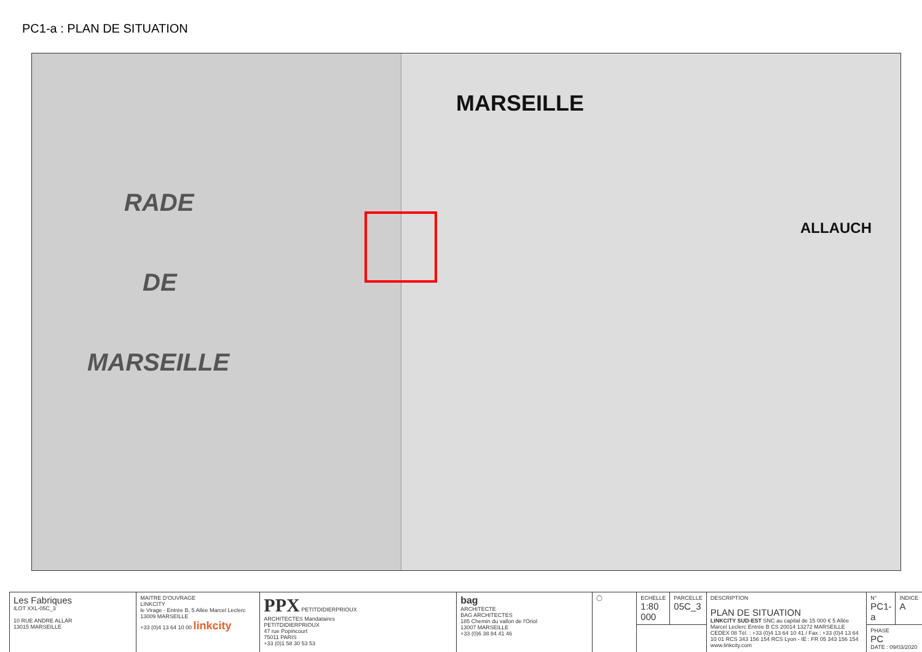PC1-a : PLAN DE SITUATION
RADE
DE
MARSEILLE
MARSEILLE
ALLAUCH
| Les Fabriques ILOT XXL-05C_3 10 RUE ANDRE ALLAR 13015 MARSEILLE | MAITRE D'OUVRAGE LINKCITY le Virage - Entrée B, 5 Allée Marcel Leclerc 13009 MARSEILLE +33 (0)4 13 64 10 00 linkcity | PPX PETITDIDIERPRIOUX ARCHITECTES Mandataires PETITDIDIERPRIOUX 47 rue Popincourt 75011 PARIS +33 (0)1 58 30 53 53 | bag ARCHITECTE BAG ARCHITECTES 185 Chemin du vallon de l'Oriol 13007 MARSEILLE +33 (0)6 38 84 41 46 | ◯ | ECHELLE 1:80 000 | PARCELLE 05C_3 | DESCRIPTION PLAN DE SITUATION LINKCITY SUD-EST SNC au capital de 15 000 € 5 Allée Marcel Leclerc Entrée B CS 20014 13272 MARSEILLE CEDEX 08 Tél. : +33 (0)4 13 64 10 41 / Fax : +33 (0)4 13 64 10 01 RCS 343 156 154 RCS Lyon - IE : FR 05 343 156 154 www.linkcity.com | N° PC1-a | INDICE A |
| | | | | | | | | PHASE PC DATE : 09/03/2020 | |